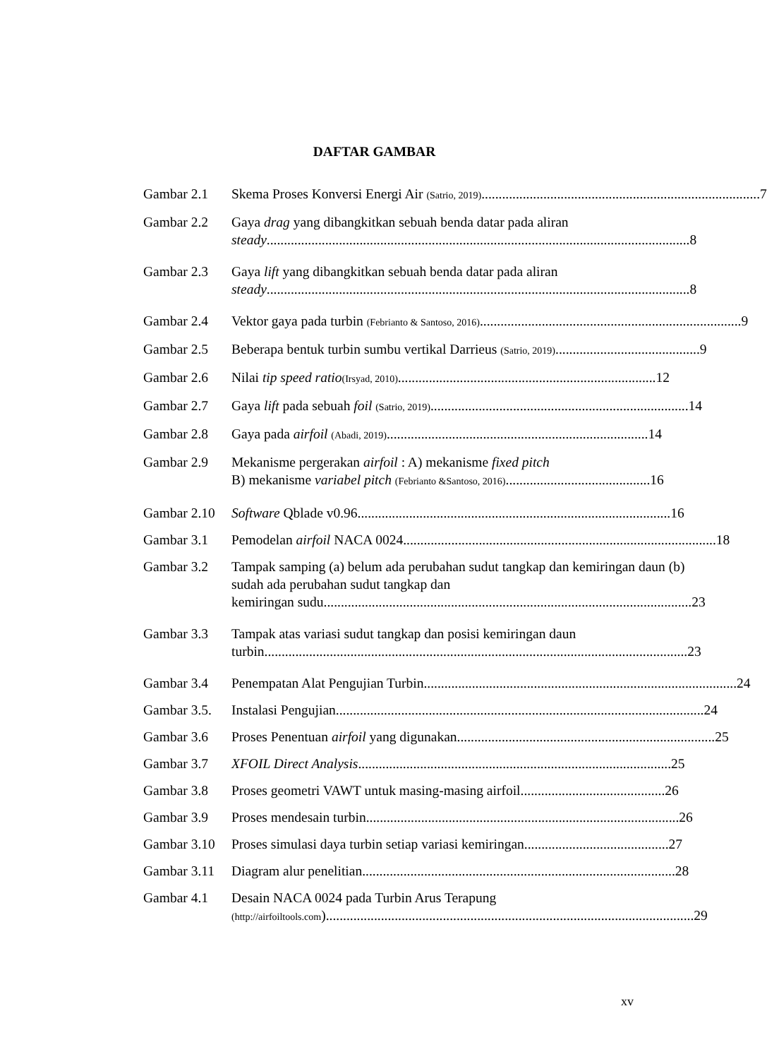DAFTAR GAMBAR
Gambar 2.1 Skema Proses Konversi Energi Air (Satrio, 2019)................................................................................. 7
Gambar 2.2 Gaya drag yang dibangkitkan sebuah benda datar pada aliran
steady........................................................................................................................... 8
Gambar 2.3 Gaya lift yang dibangkitkan sebuah benda datar pada aliran
steady........................................................................................................................... 8
Gambar 2.4 Vektor gaya pada turbin (Febrianto & Santoso, 2016). ........................................................................... 9
Gambar 2.5 Beberapa bentuk turbin sumbu vertikal Darrieus (Satrio, 2019) .......................................... 9
Gambar 2.6 Nilai tip speed ratio(Irsyad, 2010) ........................................................................... 12
Gambar 2.7 Gaya lift pada sebuah foil (Satrio, 2019)........................................................................... 14
Gambar 2.8 Gaya pada airfoil (Abadi, 2019). ........................................................................... 14
Gambar 2.9 Mekanisme pergerakan airfoil : A) mekanisme fixed pitch
B) mekanisme variabel pitch (Febrianto &Santoso, 2016) .......................................... 16
Gambar 2.10
Software Qblade v0.96 ........................................................................................... 16
Gambar 3.1 Pemodelan airfoil NACA 0024 ........................................................................................... 18
Gambar 3.2 Tampak samping (a) belum ada perubahan sudut tangkap dan kemiringan daun (b) sudah ada perubahan sudut tangkap dan
kemiringan sudu ........................................................................................................... 23
Gambar 3.3 Tampak atas variasi sudut tangkap dan posisi kemiringan daun
turbin........................................................................................................................... 23
Gambar 3.4 Penempatan Alat Pengujian Turbin........................................................................................... 24
Gambar 3.5.
Instalasi Pengujian........................................................................................................... 24
Gambar 3.6 Proses Penentuan airfoil yang digunakan........................................................................... 25
Gambar 3.7 XFOIL Direct Analysis ........................................................................................... 25
Gambar 3.8 Proses geometri VAWT untuk masing-masing airfoil .......................................... 26
Gambar 3.9 Proses mendesain turbin ........................................................................................... 26
Gambar 3.10
Proses simulasi daya turbin setiap variasi kemiringan .......................................... 27
Gambar 3.11
Diagram alur penelitian ........................................................................................... 28
Gambar 4.1 Desain NACA 0024 pada Turbin Arus Terapung
(http://airfoiltools.com)........................................................................................................... 29
xv